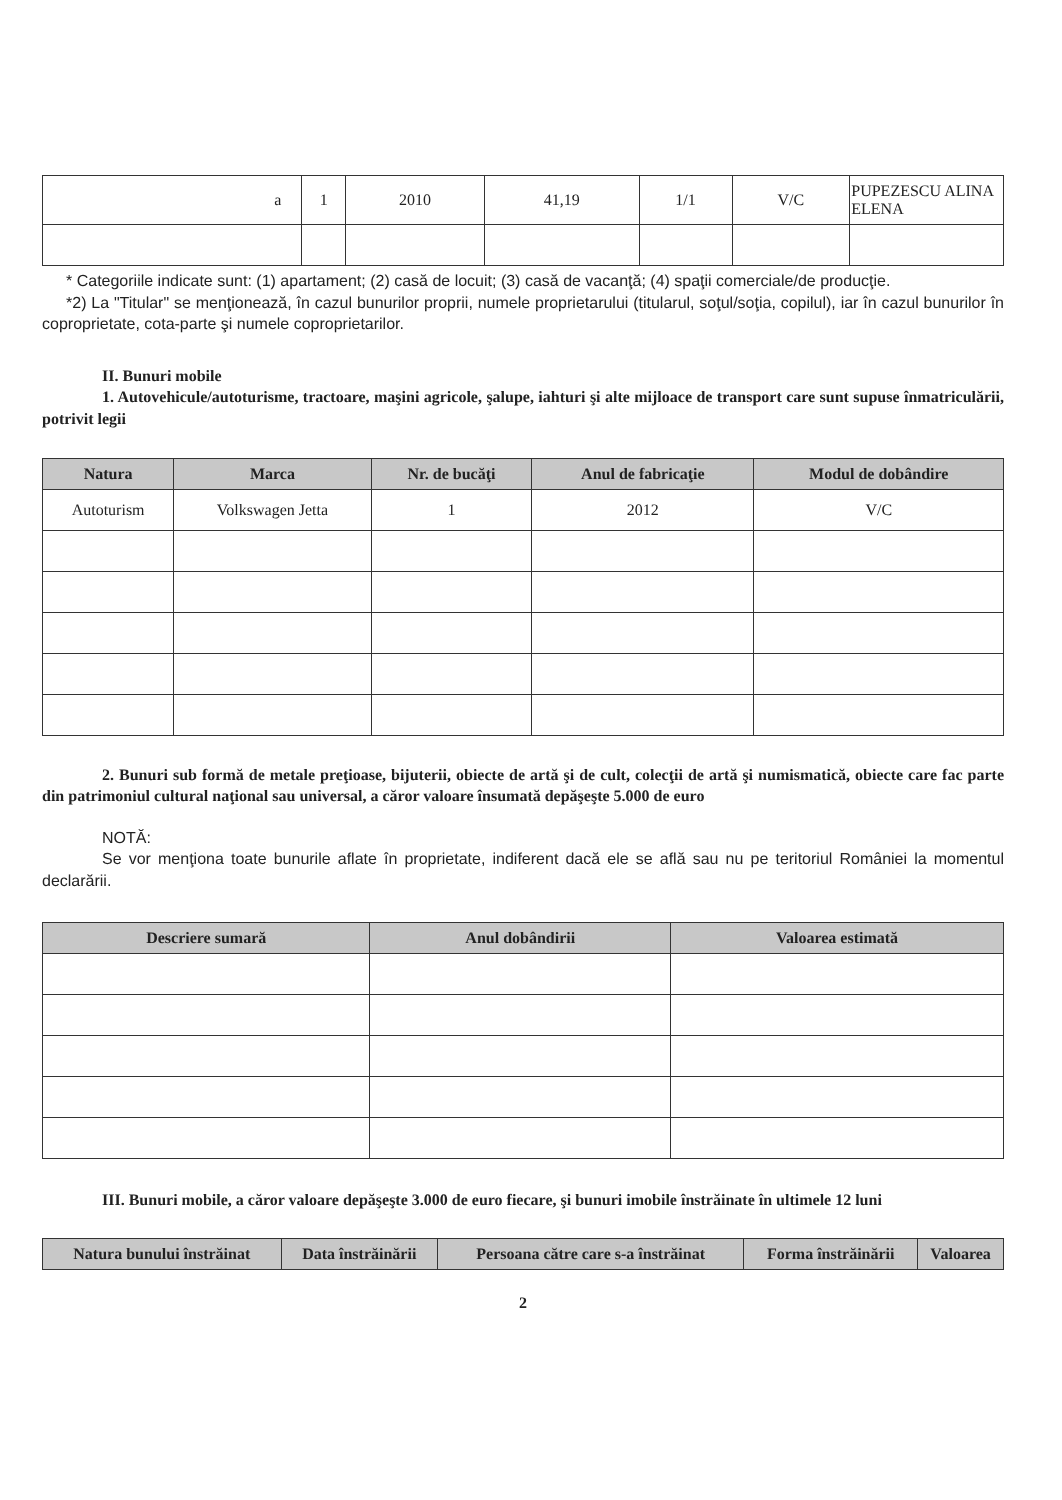| a | 1 | 2010 | 41,19 | 1/1 | V/C | PUPEZESCU ALINA ELENA |
* Categoriile indicate sunt: (1) apartament; (2) casă de locuit; (3) casă de vacanţă; (4) spaţii comerciale/de producţie.
*2) La "Titular" se menţionează, în cazul bunurilor proprii, numele proprietarului (titularul, soţul/soţia, copilul), iar în cazul bunurilor în coproprietate, cota-parte şi numele coproprietarilor.
II. Bunuri mobile
1. Autovehicule/autoturisme, tractoare, maşini agricole, şalupe, iahturi şi alte mijloace de transport care sunt supuse înmatriculării, potrivit legii
| Natura | Marca | Nr. de bucăţi | Anul de fabricaţie | Modul de dobândire |
| --- | --- | --- | --- | --- |
| Autoturism | Volkswagen Jetta | 1 | 2012 | V/C |
2. Bunuri sub formă de metale preţioase, bijuterii, obiecte de artă şi de cult, colecţii de artă şi numismatică, obiecte care fac parte din patrimoniul cultural naţional sau universal, a căror valoare însumată depăşeşte 5.000 de euro
NOTĂ:
Se vor menţiona toate bunurile aflate în proprietate, indiferent dacă ele se află sau nu pe teritoriul României la momentul declarării.
| Descriere sumară | Anul dobândirii | Valoarea estimată |
| --- | --- | --- |
III. Bunuri mobile, a căror valoare depăşeşte 3.000 de euro fiecare, şi bunuri imobile înstrăinate în ultimele 12 luni
| Natura bunului înstrăinat | Data înstrăinării | Persoana către care s-a înstrăinat | Forma înstrăinării | Valoarea |
| --- | --- | --- | --- | --- |
2